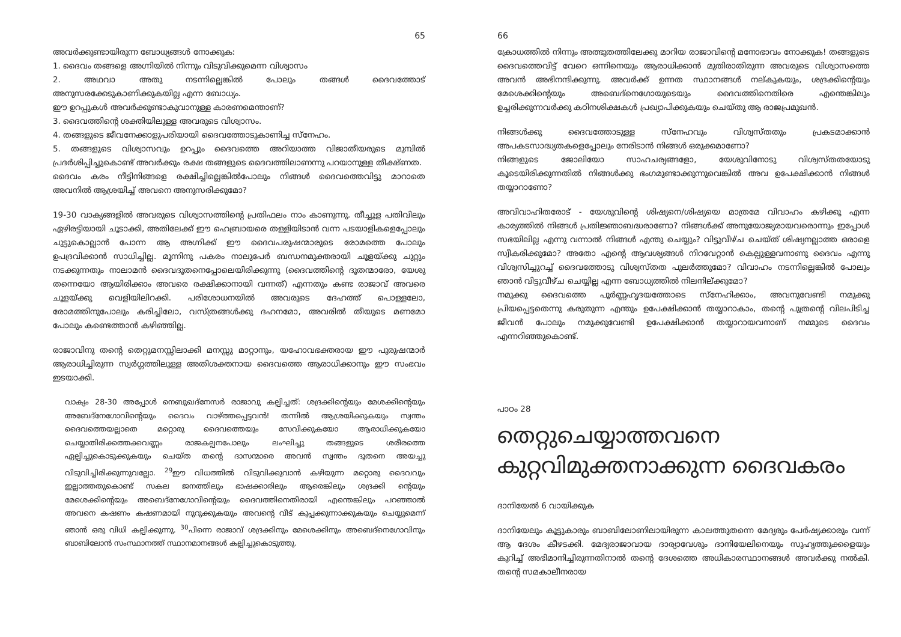65
അവർക്കുണ്ടായിരുന്ന ബോധ്യങ്ങൾ നോക്കുക:
1. ദൈവം തങ്ങളെ അഗ്നിയിൽ നിന്നും വിടുവിക്കുമെന്ന വിശ്വാസം
2. അഥവാ അതു നടന്നില്ലെങ്കിൽ പോലും തങ്ങൾ ദൈവത്തോട് അനുസരക്കേടുകാണിക്കുകയില്ല എന്ന ബോധ്യം.
ഈ ഉറപ്പുകൾ അവർക്കുണ്ടാകുവാനുള്ള കാരണമെന്താണ്?
3. ദൈവത്തിന്റെ ശക്തിയിലുള്ള അവരുടെ വിശ്വാസം.
4. തങ്ങളുടെ ജീവനേക്കാളുപരിയായി ദൈവത്തോടുകാണിച്ച സ്നേഹം.
5. തങ്ങളുടെ വിശ്വാസവും ഉറപ്പും ദൈവത്തെ അറിയാത്ത വിജാതീയരുടെ മുമ്പിൽ പ്രദർശിപ്പിച്ചുകൊണ്ട് അവർക്കും രക്ഷ തങ്ങളുടെ ദൈവത്തിലാണന്നു പറയാനുള്ള തീക്ഷ്ണത.
ദൈവം കരം നീട്ടിനിങ്ങളെ രക്ഷിച്ചില്ലെങ്കിൽപോലും നിങ്ങൾ ദൈവത്തെവിട്ടു മാറാതെ അവനിൽ ആശ്രയിച്ച് അവനെ അനുസരിക്കുമോ?
19-30 വാക്യങ്ങളിൽ അവരുടെ വിശ്വാസത്തിന്റെ പ്രതിഫലം നാം കാണുന്നു. തീച്ചൂള പതിവിലും ഏഴിരട്ടിയായി ചൂടാക്കി, അതിലേക്ക് ഈ ഹെബ്രായരെ തള്ളിയിടാൻ വന്ന പടയാളികളെപ്പോലും ചുട്ടുകൊല്ലാൻ പോന്ന ആ അഗ്നിക്ക് ഈ ദൈവപരുഷന്മാരുടെ രോമത്തെ പോലും ഉപദ്രവിക്കാൻ സാധിച്ചില്ല. മൂന്നിനു പകരം നാലുപേർ ബന്ധനമുക്തരായി ചൂളയ്ക്കു ചുറ്റും നടക്കുന്നതും നാലാമൻ ദൈവദൂതനെപ്പോലെയിരിക്കുന്നു (ദൈവത്തിന്റെ ദൂതന്മാരോ, യേശു തന്നെയോ ആയിരിക്കാം അവരെ രക്ഷിക്കാനായി വന്നത്) എന്നതും കണ്ട രാജാവ് അവരെ ചൂളയ്ക്കു വെളിയിലിറക്കി. പരിശോധനയിൽ അവരുടെ ദേഹത്ത് പൊള്ളലോ, രോമത്തിനുപോലും കരിച്ചിലോ, വസ്ത്രങ്ങൾക്കു ദഹനമോ, അവരിൽ തീയുടെ മണമോ പോലും കണ്ടെത്താൻ കഴിഞ്ഞില്ല.
രാജാവിനു തന്റെ തെറ്റുമനസ്സിലാക്കി മനസ്സു മാറ്റാനും, യഹോവഭക്തരായ ഈ പുരുഷന്മാർ ആരാധിച്ചിരുന്ന സ്വർഗ്ഗത്തിലുള്ള അതിശക്തനായ ദൈവത്തെ ആരാധിക്കാനും ഈ സംഭവം ഇടയാക്കി.
വാക്യം 28-30 അപ്പോൾ നെബുഖദ്നേസർ രാജാവു കല്പിച്ചത്: ശദ്രക്കിന്റെയും മേശക്കിന്റെയും അബേദ്നേഗോവിന്റെയും ദൈവം വാഴ്ത്തപ്പെട്ടവൻ! തന്നിൽ ആശ്രയിക്കുകയും സ്വന്തം ദൈവത്തെയല്ലാതെ മറ്റൊരു ദൈവത്തെയും സേവിക്കുകയോ ആരാധിക്കുകയോ ചെയ്യാതിരിക്കത്തക്കവണ്ണം രാജകല്പനപോലും ലംഘിച്ചു തങ്ങളുടെ ശരീരത്തെ ഏല്പിച്ചുകൊടുക്കുകയും ചെയ്ത തന്റെ ദാസന്മാരെ അവൻ സ്വന്തം ദൂതനെ അയച്ചു വിടുവിച്ചിരിക്കുന്നുവല്ലോ. <sup>29</sup>ഈ വിധത്തിൽ വിടുവിക്കുവാൻ കഴിയുന്ന മറ്റൊരു ദൈവവും ഇല്ലാത്തതുകൊണ്ട് സകല ജനത്തിലും ഭാഷക്കാരിലും ആരെങ്കിലും ശദ്രക്കി ന്റെയും മേശെക്കിന്റെയും അബെദ്നേഗോവിന്റെയും ദൈവത്തിനെതിരായി എന്തെങ്കിലും പറഞ്ഞാൽ അവനെ കഷണം കഷണമായി നുറുക്കുകയും അവന്റെ വീട് കുപ്പക്കുന്നാക്കുകയും ചെയ്യുമെന്ന് ഞാൻ ഒരു വിധി കല്പിക്കുന്നു. <sup>30</sup>പിന്നെ രാജാവ് ശദ്രക്കിനും മേശെക്കിനും അബെദ്നെഗോവിനും ബാബിലോൻ സംസ്ഥാനത്ത് സ്ഥാനമാനങ്ങൾ കല്പിച്ചുകൊടുത്തു.
66
ക്രോധത്തിൽ നിന്നും അത്ഭുതത്തിലേക്കു മാറിയ രാജാവിന്റെ മനോഭാവം നോക്കുക! തങ്ങളുടെ ദൈവത്തെവിട്ട് വേറെ ഒന്നിനെയും ആരാധിക്കാൻ മുതിരാതിരുന്ന അവരുടെ വിശ്വാസത്തെ അവൻ അഭിനന്ദിക്കുന്നു. അവർക്ക് ഉന്നത സ്ഥാനങ്ങൾ നല്കുകയും, ശദ്രക്കിന്റെയും മേശെക്കിന്റെയും അബെദ്നെഗോയുടെയും ദൈവത്തിനെതിരെ എന്തെങ്കിലും ഉച്ചരിക്കുന്നവർക്കു കഠിനശിക്ഷകൾ പ്രഖ്യാപിക്കുകയും ചെയ്തു ആ രാജപ്രമുഖൻ.
നിങ്ങൾക്കു ദൈവത്തോടുള്ള സ്നേഹവും വിശ്വസ്തതും പ്രകടമാക്കാൻ അപകടസാദ്ധ്യതകളെപ്പോലും നേരിടാൻ നിങ്ങൾ ഒരുക്കമാണോ?
നിങ്ങളുടെ ജോലിയോ സാഹചര്യങ്ങളോ, യേശുവിനോടു വിശ്വസ്തതയോടു കൂടെയിരിക്കുന്നതിൽ നിങ്ങൾക്കു ഭംഗമുണ്ടാക്കുന്നുവെങ്കിൽ അവ ഉപേക്ഷിക്കാൻ നിങ്ങൾ തയ്യാറാണോ?
അവിവാഹിതരോട് - യേശുവിന്റെ ശിഷ്യനെ/ശിഷ്യയെ മാത്രമേ വിവാഹം കഴിക്കൂ എന്ന കാര്യത്തിൽ നിങ്ങൾ പ്രതിജ്ഞാബദ്ധരാണോ? നിങ്ങൾക്ക് അനുയോജ്യരായവരൊന്നും ഇപ്പോൾ സഭയിലില്ല എന്നു വന്നാൽ നിങ്ങൾ എന്തു ചെയ്യും? വിട്ടുവീഴ്ച ചെയ്ത് ശിഷ്യനല്ലാത്ത ഒരാളെ സ്വീകരിക്കുമോ? അതോ എന്റെ ആവശ്യങ്ങൾ നിറവേറ്റാൻ കെല്പുള്ളവനാണു ദൈവം എന്നു വിശ്വസിച്ചുറച്ച് ദൈവത്തോടു വിശ്വസ്തത പുലർത്തുമോ? വിവാഹം നടന്നില്ലെങ്കിൽ പോലും ഞാൻ വിട്ടുവീഴ്ച ചെയ്യില്ല എന്ന ബോധ്യത്തിൽ നിലനില്ക്കുമോ?
നമുക്കു ദൈവത്തെ പൂർണ്ണഹൃദയത്തോടെ സ്നേഹിക്കാം, അവനുവേണ്ടി നമുക്കു പ്രിയപ്പെട്ടതെന്നു കരുതുന്ന എന്തും ഉപേക്ഷിക്കാൻ തയ്യാറാകാം, തന്റെ പുത്രന്റെ വിലപിടിച്ച ജീവൻ പോലും നമുക്കുവേണ്ടി ഉപേക്ഷിക്കാൻ തയ്യാറായവനാണ് നമ്മുടെ ദൈവം എന്നറിഞ്ഞുകൊണ്ട്.
പാഠം 28
തെറ്റുചെയ്യാത്തവനെ കുറ്റവിമുക്തനാക്കുന്ന ദൈവകരം
ദാനിയേൽ 6 വായിക്കുക
ദാനിയേലും കൂട്ടുകാരും ബാബിലോണിലായിരുന്ന കാലത്തുതന്നെ മേദ്യരും പേർഷ്യക്കാരും വന്ന് ആ ദേശം കീഴടക്കി. മേദ്യരാജാവായ ദാര്യാവേശും ദാനിയേലിനെയും സുഹൃത്തുക്കളെയും കുറിച്ച് അഭിമാനിച്ചിരുന്നതിനാൽ തന്റെ ദേശത്തെ അധികാരസ്ഥാനങ്ങൾ അവർക്കു നൽകി. തന്റെ സമകാലീനരായ